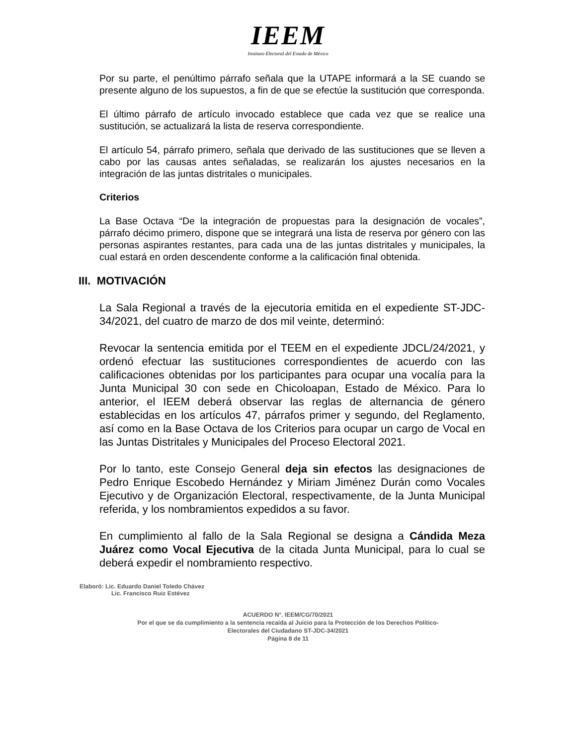IEEM
Instituto Electoral del Estado de México
Por su parte, el penúltimo párrafo señala que la UTAPE informará a la SE cuando se presente alguno de los supuestos, a fin de que se efectúe la sustitución que corresponda.
El último párrafo de artículo invocado establece que cada vez que se realice una sustitución, se actualizará la lista de reserva correspondiente.
El artículo 54, párrafo primero, señala que derivado de las sustituciones que se lleven a cabo por las causas antes señaladas, se realizarán los ajustes necesarios en la integración de las juntas distritales o municipales.
Criterios
La Base Octava “De la integración de propuestas para la designación de vocales”, párrafo décimo primero, dispone que se integrará una lista de reserva por género con las personas aspirantes restantes, para cada una de las juntas distritales y municipales, la cual estará en orden descendente conforme a la calificación final obtenida.
III. MOTIVACIÓN
La Sala Regional a través de la ejecutoria emitida en el expediente ST-JDC-34/2021, del cuatro de marzo de dos mil veinte, determinó:
Revocar la sentencia emitida por el TEEM en el expediente JDCL/24/2021, y ordenó efectuar las sustituciones correspondientes de acuerdo con las calificaciones obtenidas por los participantes para ocupar una vocalía para la Junta Municipal 30 con sede en Chicoloapan, Estado de México. Para lo anterior, el IEEM deberá observar las reglas de alternancia de género establecidas en los artículos 47, párrafos primer y segundo, del Reglamento, así como en la Base Octava de los Criterios para ocupar un cargo de Vocal en las Juntas Distritales y Municipales del Proceso Electoral 2021.
Por lo tanto, este Consejo General deja sin efectos las designaciones de Pedro Enrique Escobedo Hernández y Miriam Jiménez Durán como Vocales Ejecutivo y de Organización Electoral, respectivamente, de la Junta Municipal referida, y los nombramientos expedidos a su favor.
En cumplimiento al fallo de la Sala Regional se designa a Cándida Meza Juárez como Vocal Ejecutiva de la citada Junta Municipal, para lo cual se deberá expedir el nombramiento respectivo.
Elaboró: Lic. Eduardo Daniel Toledo Chávez
Lic. Francisco Ruiz Estévez
ACUERDO N°. IEEM/CG/70/2021
Por el que se da cumplimiento a la sentencia recaída al Juicio para la Protección de los Derechos Político-
Electorales del Ciudadano ST-JDC-34/2021
Página 8 de 11